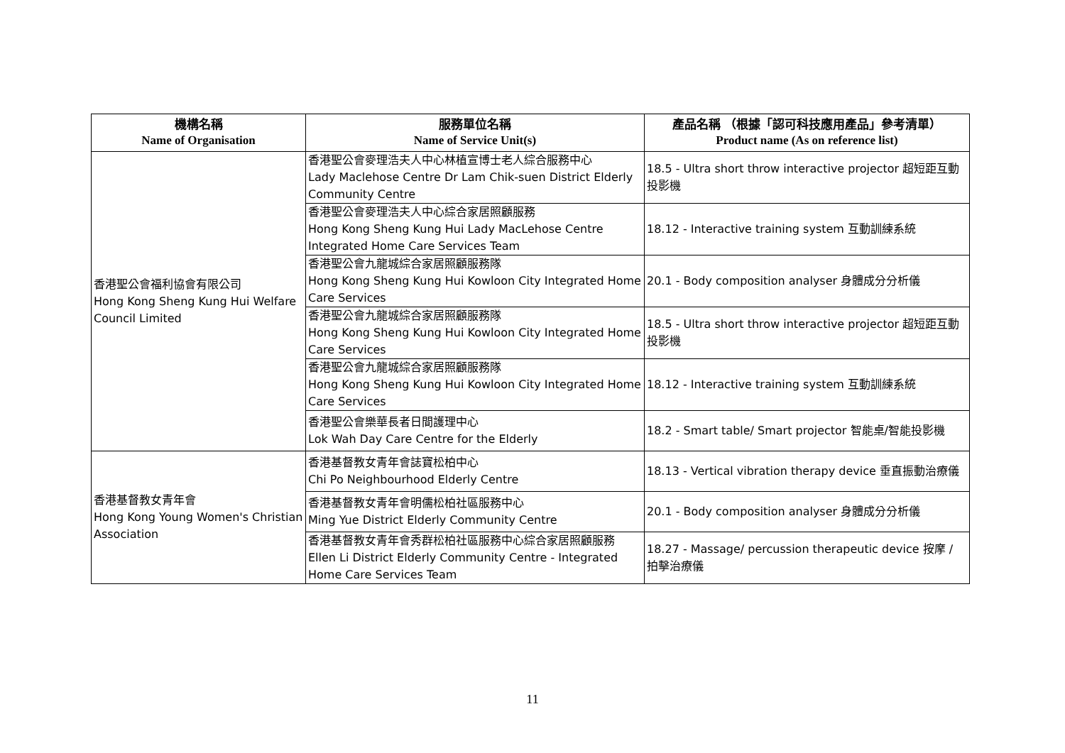| 機構名稱 Name of Organisation | 服務單位名稱 Name of Service Unit(s) | 產品名稱 （根據「認可科技應用產品」參考清單） Product name (As on reference list) |
| --- | --- | --- |
| 香港聖公會福利協會有限公司 Hong Kong Sheng Kung Hui Welfare Council Limited | 香港聖公會麥理浩夫人中心林植宣博士老人綜合服務中心 Lady Maclehose Centre Dr Lam Chik-suen District Elderly Community Centre | 18.5 - Ultra short throw interactive projector 超短距互動投影機 |
| | 香港聖公會麥理浩夫人中心綜合家居照顧服務 Hong Kong Sheng Kung Hui Lady MacLehose Centre Integrated Home Care Services Team | 18.12 - Interactive training system 互動訓練系統 |
| | 香港聖公會九龍城綜合家居照顧服務隊 Hong Kong Sheng Kung Hui Kowloon City Integrated Home Care Services | 20.1 - Body composition analyser 身體成分分析儀 |
| | 香港聖公會九龍城綜合家居照顧服務隊 Hong Kong Sheng Kung Hui Kowloon City Integrated Home Care Services | 18.5 - Ultra short throw interactive projector 超短距互動投影機 |
| | 香港聖公會九龍城綜合家居照顧服務隊 Hong Kong Sheng Kung Hui Kowloon City Integrated Home Care Services | 18.12 - Interactive training system 互動訓練系統 |
| | 香港聖公會樂華長者日間護理中心 Lok Wah Day Care Centre for the Elderly | 18.2 - Smart table/ Smart projector 智能桌/智能投影機 |
| 香港基督教女青年會 Hong Kong Young Women's Christian Association | 香港基督教女青年會誌寶松柏中心 Chi Po Neighbourhood Elderly Centre | 18.13 - Vertical vibration therapy device 垂直振動治療儀 |
| | 香港基督教女青年會明儒松柏社區服務中心 Ming Yue District Elderly Community Centre | 20.1 - Body composition analyser 身體成分分析儀 |
| | 香港基督教女青年會秀群松柏社區服務中心綜合家居照顧服務 Ellen Li District Elderly Community Centre - Integrated Home Care Services Team | 18.27 - Massage/ percussion therapeutic device 按摩 / 拍擊治療儀 |
11